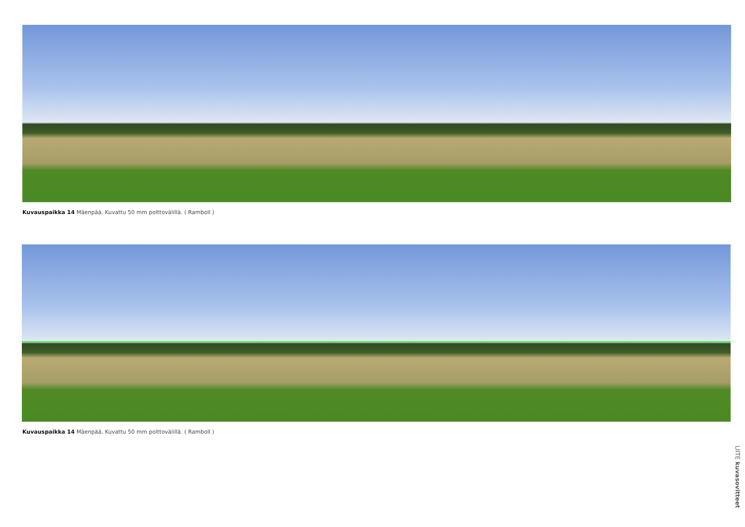Kuvauspaikka 14 Mäenpää. Kuvattu 50 mm polttovälillä. ( Ramboll )
Kuvauspaikka 14 Mäenpää. Kuvattu 50 mm polttovälillä. ( Ramboll )
LIITE kuvasovitteet